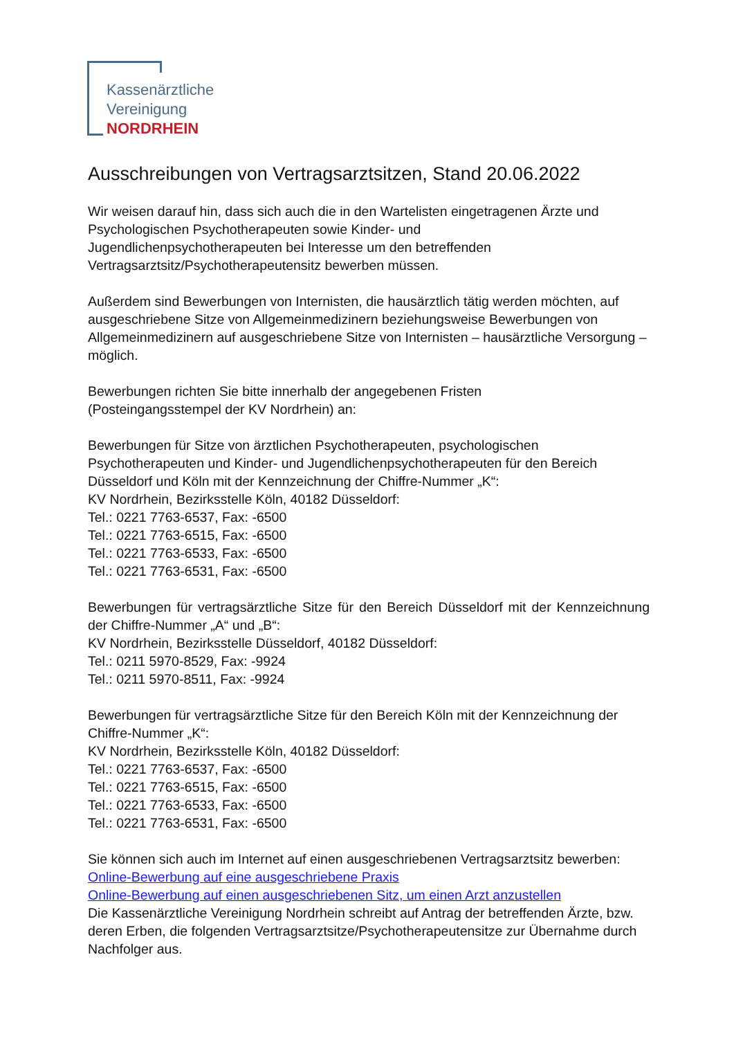Kassenärztliche
Vereinigung
NORDRHEIN
Ausschreibungen von Vertragsarztsitzen, Stand 20.06.2022
Wir weisen darauf hin, dass sich auch die in den Wartelisten eingetragenen Ärzte und Psychologischen Psychotherapeuten sowie Kinder- und
Jugendlichenpsychotherapeuten bei Interesse um den betreffenden Vertragsarztsitz/Psychotherapeutensitz bewerben müssen.
Außerdem sind Bewerbungen von Internisten, die hausärztlich tätig werden möchten, auf ausgeschriebene Sitze von Allgemeinmedizinern beziehungsweise Bewerbungen von Allgemeinmedizinern auf ausgeschriebene Sitze von Internisten – hausärztliche Versorgung – möglich.
Bewerbungen richten Sie bitte innerhalb der angegebenen Fristen
(Posteingangsstempel der KV Nordrhein) an:
Bewerbungen für Sitze von ärztlichen Psychotherapeuten, psychologischen Psychotherapeuten und Kinder- und Jugendlichenpsychotherapeuten für den Bereich Düsseldorf und Köln mit der Kennzeichnung der Chiffre-Nummer „K“:
KV Nordrhein, Bezirksstelle Köln, 40182 Düsseldorf:
Tel.: 0221 7763-6537, Fax: -6500
Tel.: 0221 7763-6515, Fax: -6500
Tel.: 0221 7763-6533, Fax: -6500
Tel.: 0221 7763-6531, Fax: -6500
Bewerbungen für vertragsärztliche Sitze für den Bereich Düsseldorf mit der Kennzeichnung der Chiffre-Nummer „A“ und „B“:
KV Nordrhein, Bezirksstelle Düsseldorf, 40182 Düsseldorf:
Tel.: 0211 5970-8529, Fax: -9924
Tel.: 0211 5970-8511, Fax: -9924
Bewerbungen für vertragsärztliche Sitze für den Bereich Köln mit der Kennzeichnung der Chiffre-Nummer „K“:
KV Nordrhein, Bezirksstelle Köln, 40182 Düsseldorf:
Tel.: 0221 7763-6537, Fax: -6500
Tel.: 0221 7763-6515, Fax: -6500
Tel.: 0221 7763-6533, Fax: -6500
Tel.: 0221 7763-6531, Fax: -6500
Sie können sich auch im Internet auf einen ausgeschriebenen Vertragsarztsitz bewerben:
Online-Bewerbung auf eine ausgeschriebene Praxis
Online-Bewerbung auf einen ausgeschriebenen Sitz, um einen Arzt anzustellen
Die Kassenärztliche Vereinigung Nordrhein schreibt auf Antrag der betreffenden Ärzte, bzw. deren Erben, die folgenden Vertragsarztsitze/Psychotherapeutensitze zur Übernahme durch Nachfolger aus.